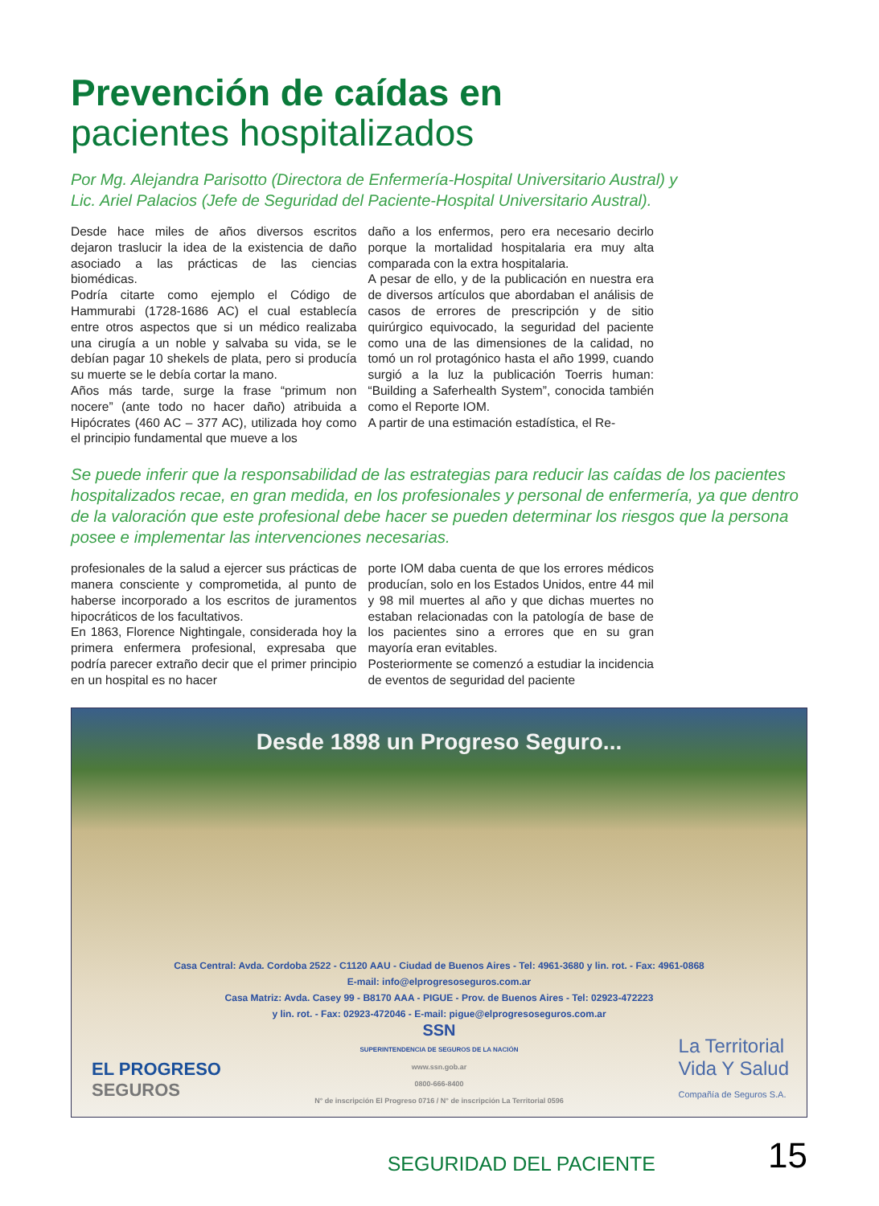Prevención de caídas en
pacientes hospitalizados
Por Mg. Alejandra Parisotto (Directora de Enfermería-Hospital Universitario Austral) y
Lic. Ariel Palacios (Jefe de Seguridad del Paciente-Hospital Universitario Austral).
Desde hace miles de años diversos escritos dejaron traslucir la idea de la existencia de daño asociado a las prácticas de las ciencias biomédicas.
Podría citarte como ejemplo el Código de Hammurabi (1728-1686 AC) el cual establecía entre otros aspectos que si un médico realizaba una cirugía a un noble y salvaba su vida, se le debían pagar 10 shekels de plata, pero si producía su muerte se le debía cortar la mano.
Años más tarde, surge la frase “primum non nocere” (ante todo no hacer daño) atribuida a Hipócrates (460 AC – 377 AC), utilizada hoy como el principio fundamental que mueve a los
daño a los enfermos, pero era necesario decirlo porque la mortalidad hospitalaria era muy alta comparada con la extra hospitalaria.
A pesar de ello, y de la publicación en nuestra era de diversos artículos que abordaban el análisis de casos de errores de prescripción y de sitio quirúrgico equivocado, la seguridad del paciente como una de las dimensiones de la calidad, no tomó un rol protagónico hasta el año 1999, cuando surgió a la luz la publicación Toerris human: “Building a Saferhealth System”, conocida también como el Reporte IOM.
A partir de una estimación estadística, el Re-
Se puede inferir que la responsabilidad de las estrategias para reducir las caídas de los pacientes hospitalizados recae, en gran medida, en los profesionales y personal de enfermería, ya que dentro de la valoración que este profesional debe hacer se pueden determinar los riesgos que la persona posee e implementar las intervenciones necesarias.
profesionales de la salud a ejercer sus prácticas de manera consciente y comprometida, al punto de haberse incorporado a los escritos de juramentos hipocráticos de los facultativos.
En 1863, Florence Nightingale, considerada hoy la primera enfermera profesional, expresaba que podría parecer extraño decir que el primer principio en un hospital es no hacer
porte IOM daba cuenta de que los errores médicos producían, solo en los Estados Unidos, entre 44 mil y 98 mil muertes al año y que dichas muertes no estaban relacionadas con la patología de base de los pacientes sino a errores que en su gran mayoría eran evitables.
Posteriormente se comenzó a estudiar la incidencia de eventos de seguridad del paciente
Desde 1898 un Progreso Seguro...
Casa Central: Avda. Cordoba 2522 - C1120 AAU - Ciudad de Buenos Aires - Tel: 4961-3680 y lin. rot. - Fax: 4961-0868
E-mail: info@elprogresoseguros.com.ar
Casa Matriz: Avda. Casey 99 - B8170 AAA - PIGUE - Prov. de Buenos Aires - Tel: 02923-472223
y lin. rot. - Fax: 02923-472046 - E-mail: pigue@elprogresoseguros.com.ar
SSN
SUPERINTENDENCIA DE SEGUROS DE LA NACIÓN
www.ssn.gob.ar
0800-666-8400
N° de inscripción El Progreso 0716 / N° de inscripción La Territorial 0596
EL PROGRESO
SEGUROS
La Territorial
Vida Y Salud
Compañía de Seguros S.A.
SEGURIDAD DEL PACIENTE 15